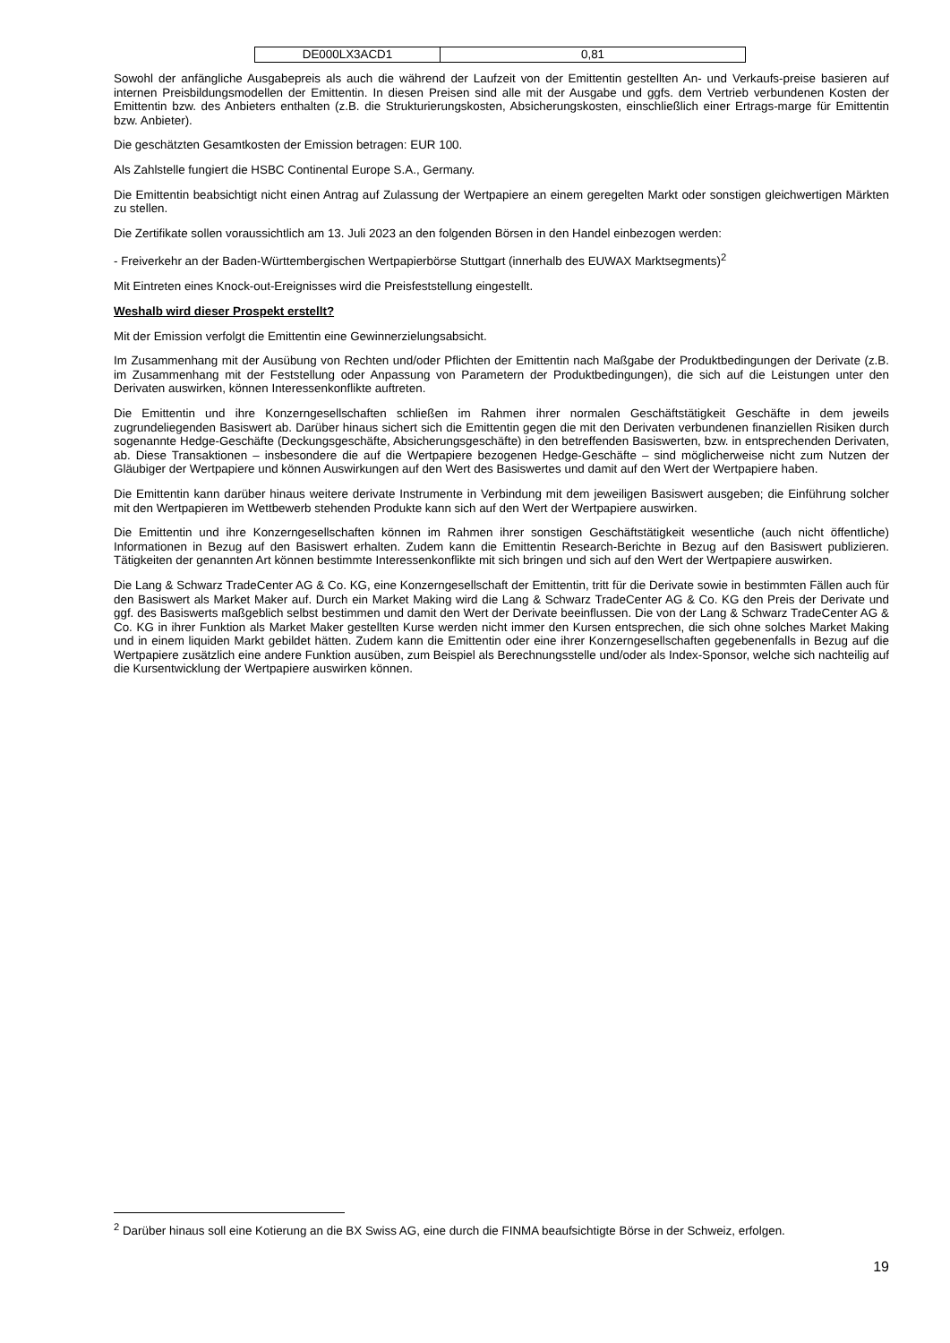| DE000LX3ACD1 | 0,81 |
Sowohl der anfängliche Ausgabepreis als auch die während der Laufzeit von der Emittentin gestellten An- und Verkaufs-preise basieren auf internen Preisbildungsmodellen der Emittentin. In diesen Preisen sind alle mit der Ausgabe und ggfs. dem Vertrieb verbundenen Kosten der Emittentin bzw. des Anbieters enthalten (z.B. die Strukturierungskosten, Absicherungskosten, einschließlich einer Ertrags-marge für Emittentin bzw. Anbieter).
Die geschätzten Gesamtkosten der Emission betragen: EUR 100.
Als Zahlstelle fungiert die HSBC Continental Europe S.A., Germany.
Die Emittentin beabsichtigt nicht einen Antrag auf Zulassung der Wertpapiere an einem geregelten Markt oder sonstigen gleichwertigen Märkten zu stellen.
Die Zertifikate sollen voraussichtlich am 13. Juli 2023 an den folgenden Börsen in den Handel einbezogen werden:
- Freiverkehr an der Baden-Württembergischen Wertpapierbörse Stuttgart (innerhalb des EUWAX Marktsegments)<sup>2</sup>
Mit Eintreten eines Knock-out-Ereignisses wird die Preisfeststellung eingestellt.
Weshalb wird dieser Prospekt erstellt?
Mit der Emission verfolgt die Emittentin eine Gewinnerzielungsabsicht.
Im Zusammenhang mit der Ausübung von Rechten und/oder Pflichten der Emittentin nach Maßgabe der Produktbedingungen der Derivate (z.B. im Zusammenhang mit der Feststellung oder Anpassung von Parametern der Produktbedingungen), die sich auf die Leistungen unter den Derivaten auswirken, können Interessenkonflikte auftreten.
Die Emittentin und ihre Konzerngesellschaften schließen im Rahmen ihrer normalen Geschäftstätigkeit Geschäfte in dem jeweils zugrundeliegenden Basiswert ab. Darüber hinaus sichert sich die Emittentin gegen die mit den Derivaten verbundenen finanziellen Risiken durch sogenannte Hedge-Geschäfte (Deckungsgeschäfte, Absicherungsgeschäfte) in den betreffenden Basiswerten, bzw. in entsprechenden Derivaten, ab. Diese Transaktionen – insbesondere die auf die Wertpapiere bezogenen Hedge-Geschäfte – sind möglicherweise nicht zum Nutzen der Gläubiger der Wertpapiere und können Auswirkungen auf den Wert des Basiswertes und damit auf den Wert der Wertpapiere haben.
Die Emittentin kann darüber hinaus weitere derivate Instrumente in Verbindung mit dem jeweiligen Basiswert ausgeben; die Einführung solcher mit den Wertpapieren im Wettbewerb stehenden Produkte kann sich auf den Wert der Wertpapiere auswirken.
Die Emittentin und ihre Konzerngesellschaften können im Rahmen ihrer sonstigen Geschäftstätigkeit wesentliche (auch nicht öffentliche) Informationen in Bezug auf den Basiswert erhalten. Zudem kann die Emittentin Research-Berichte in Bezug auf den Basiswert publizieren. Tätigkeiten der genannten Art können bestimmte Interessenkonflikte mit sich bringen und sich auf den Wert der Wertpapiere auswirken.
Die Lang & Schwarz TradeCenter AG & Co. KG, eine Konzerngesellschaft der Emittentin, tritt für die Derivate sowie in bestimmten Fällen auch für den Basiswert als Market Maker auf. Durch ein Market Making wird die Lang & Schwarz TradeCenter AG & Co. KG den Preis der Derivate und ggf. des Basiswerts maßgeblich selbst bestimmen und damit den Wert der Derivate beeinflussen. Die von der Lang & Schwarz TradeCenter AG & Co. KG in ihrer Funktion als Market Maker gestellten Kurse werden nicht immer den Kursen entsprechen, die sich ohne solches Market Making und in einem liquiden Markt gebildet hätten. Zudem kann die Emittentin oder eine ihrer Konzerngesellschaften gegebenenfalls in Bezug auf die Wertpapiere zusätzlich eine andere Funktion ausüben, zum Beispiel als Berechnungsstelle und/oder als Index-Sponsor, welche sich nachteilig auf die Kursentwicklung der Wertpapiere auswirken können.
<sup>2</sup> Darüber hinaus soll eine Kotierung an die BX Swiss AG, eine durch die FINMA beaufsichtigte Börse in der Schweiz, erfolgen.
19